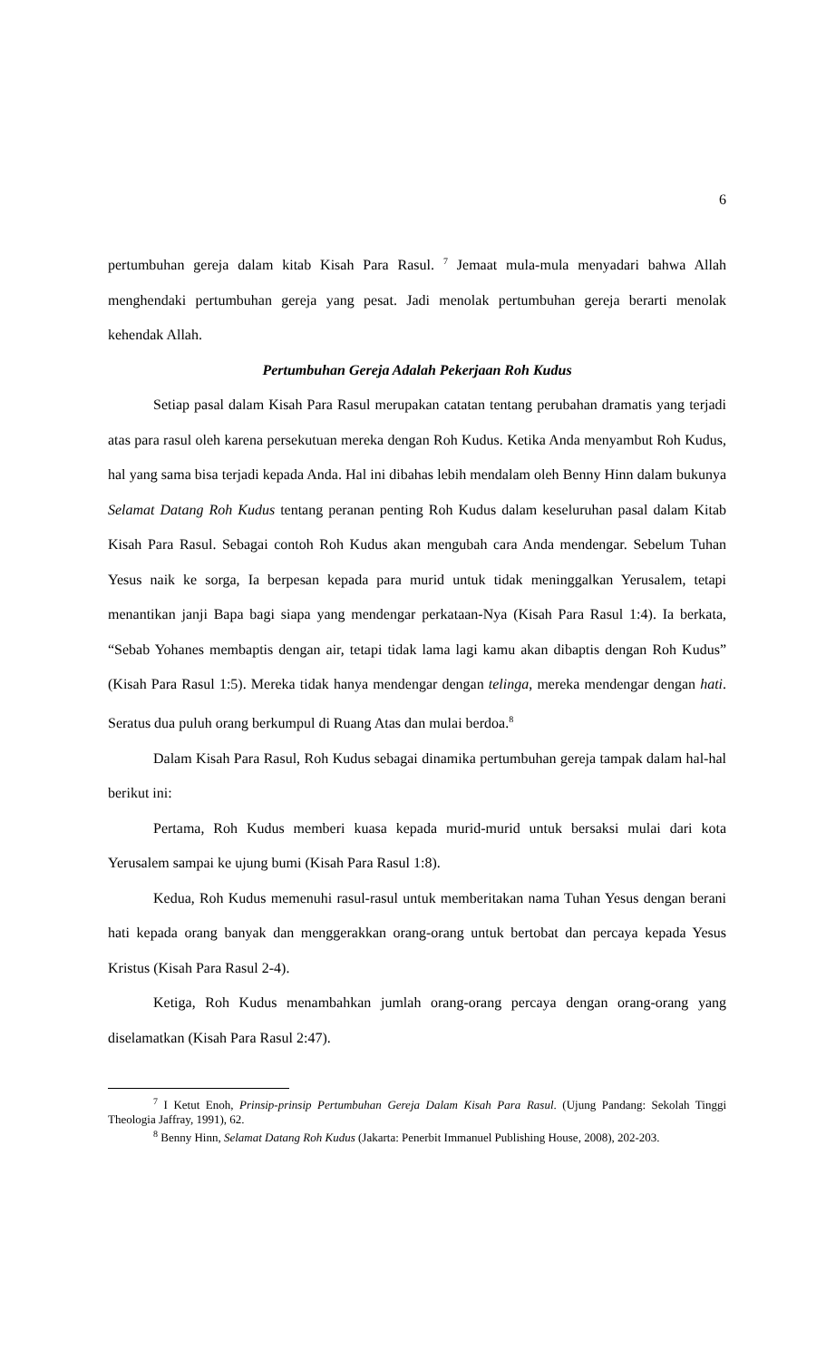6
pertumbuhan gereja dalam kitab Kisah Para Rasul. <sup>7</sup> Jemaat mula-mula menyadari bahwa Allah menghendaki pertumbuhan gereja yang pesat. Jadi menolak pertumbuhan gereja berarti menolak kehendak Allah.
Pertumbuhan Gereja Adalah Pekerjaan Roh Kudus
Setiap pasal dalam Kisah Para Rasul merupakan catatan tentang perubahan dramatis yang terjadi atas para rasul oleh karena persekutuan mereka dengan Roh Kudus. Ketika Anda menyambut Roh Kudus, hal yang sama bisa terjadi kepada Anda. Hal ini dibahas lebih mendalam oleh Benny Hinn dalam bukunya Selamat Datang Roh Kudus tentang peranan penting Roh Kudus dalam keseluruhan pasal dalam Kitab Kisah Para Rasul. Sebagai contoh Roh Kudus akan mengubah cara Anda mendengar. Sebelum Tuhan Yesus naik ke sorga, Ia berpesan kepada para murid untuk tidak meninggalkan Yerusalem, tetapi menantikan janji Bapa bagi siapa yang mendengar perkataan-Nya (Kisah Para Rasul 1:4). Ia berkata, “Sebab Yohanes membaptis dengan air, tetapi tidak lama lagi kamu akan dibaptis dengan Roh Kudus” (Kisah Para Rasul 1:5). Mereka tidak hanya mendengar dengan telinga, mereka mendengar dengan hati. Seratus dua puluh orang berkumpul di Ruang Atas dan mulai berdoa.<sup>8</sup>
Dalam Kisah Para Rasul, Roh Kudus sebagai dinamika pertumbuhan gereja tampak dalam hal-hal berikut ini:
Pertama, Roh Kudus memberi kuasa kepada murid-murid untuk bersaksi mulai dari kota Yerusalem sampai ke ujung bumi (Kisah Para Rasul 1:8).
Kedua, Roh Kudus memenuhi rasul-rasul untuk memberitakan nama Tuhan Yesus dengan berani hati kepada orang banyak dan menggerakkan orang-orang untuk bertobat dan percaya kepada Yesus Kristus (Kisah Para Rasul 2-4).
Ketiga, Roh Kudus menambahkan jumlah orang-orang percaya dengan orang-orang yang diselamatkan (Kisah Para Rasul 2:47).
<sup>7</sup> I Ketut Enoh, Prinsip-prinsip Pertumbuhan Gereja Dalam Kisah Para Rasul. (Ujung Pandang: Sekolah Tinggi Theologia Jaffray, 1991), 62.
<sup>8</sup> Benny Hinn, Selamat Datang Roh Kudus (Jakarta: Penerbit Immanuel Publishing House, 2008), 202-203.